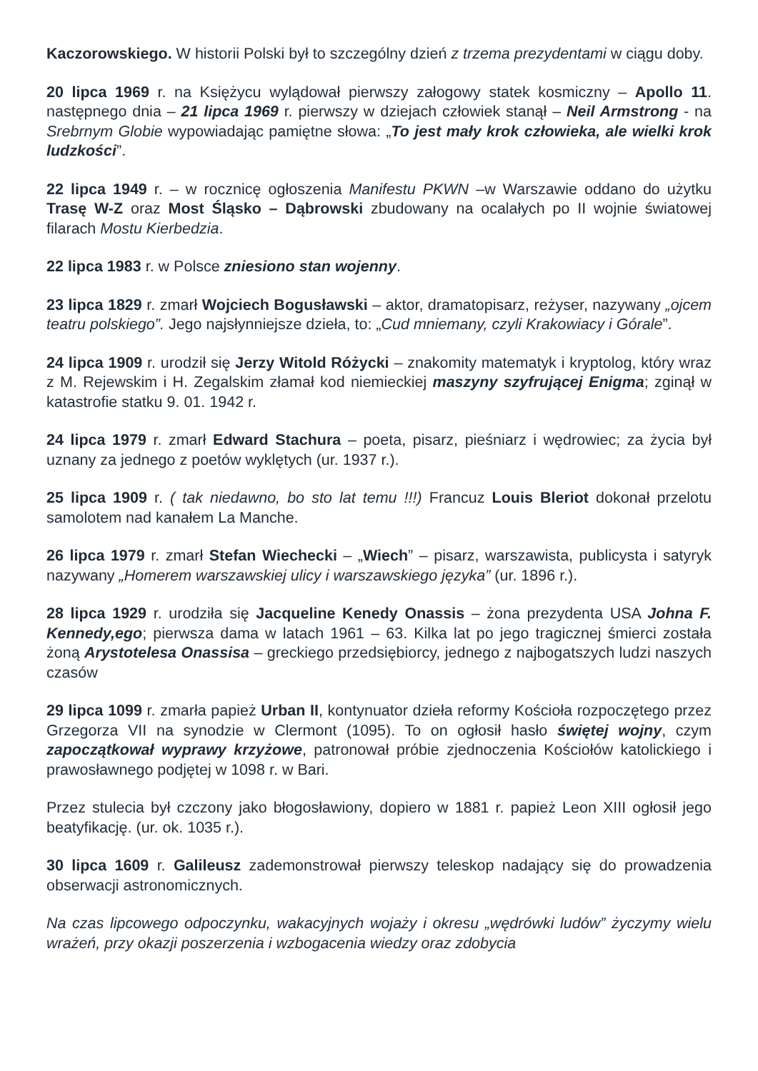Kaczorowskiego. W historii Polski był to szczególny dzień z trzema prezydentami w ciągu doby.
20 lipca 1969 r. na Księżycu wylądował pierwszy załogowy statek kosmiczny – Apollo 11. następnego dnia – 21 lipca 1969 r. pierwszy w dziejach człowiek stanął – Neil Armstrong - na Srebrnym Globie wypowiadając pamiętne słowa: „To jest mały krok człowieka, ale wielki krok ludzkości”.
22 lipca 1949 r. – w rocznicę ogłoszenia Manifestu PKWN –w Warszawie oddano do użytku Trasę W-Z oraz Most Śląsko – Dąbrowski zbudowany na ocalałych po II wojnie światowej filarach Mostu Kierbedzia.
22 lipca 1983 r. w Polsce zniesiono stan wojenny.
23 lipca 1829 r. zmarł Wojciech Bogusławski – aktor, dramatopisarz, reżyser, nazywany „ojcem teatru polskiego”. Jego najsłynniejsze dzieła, to: „Cud mniemany, czyli Krakowiacy i Górale”.
24 lipca 1909 r. urodził się Jerzy Witold Różycki – znakomity matematyk i kryptolog, który wraz z M. Rejewskim i H. Zegalskim złamał kod niemieckiej maszyny szyfrującej Enigma; zginął w katastrofie statku 9. 01. 1942 r.
24 lipca 1979 r. zmarł Edward Stachura – poeta, pisarz, pieśniarz i wędrowiec; za życia był uznany za jednego z poetów wyklętych (ur. 1937 r.).
25 lipca 1909 r. ( tak niedawno, bo sto lat temu !!!) Francuz Louis Bleriot dokonał przelotu samolotem nad kanałem La Manche.
26 lipca 1979 r. zmarł Stefan Wiechecki – „Wiech” – pisarz, warszawista, publicysta i satyryk nazywany „Homerem warszawskiej ulicy i warszawskiego języka” (ur. 1896 r.).
28 lipca 1929 r. urodziła się Jacqueline Kenedy Onassis – żona prezydenta USA Johna F. Kennedy,ego; pierwsza dama w latach 1961 – 63. Kilka lat po jego tragicznej śmierci została żoną Arystotelesa Onassisa – greckiego przedsiębiorcy, jednego z najbogatszych ludzi naszych czasów
29 lipca 1099 r. zmarła papież Urban II, kontynuator dzieła reformy Kościoła rozpoczętego przez Grzegorza VII na synodzie w Clermont (1095). To on ogłosił hasło świętej wojny, czym zapoczątkował wyprawy krzyżowe, patronował próbie zjednoczenia Kościołów katolickiego i prawosławnego podjętej w 1098 r. w Bari.
Przez stulecia był czczony jako błogosławiony, dopiero w 1881 r. papież Leon XIII ogłosił jego beatyfikację. (ur. ok. 1035 r.).
30 lipca 1609 r. Galileusz zademonstrował pierwszy teleskop nadający się do prowadzenia obserwacji astronomicznych.
Na czas lipcowego odpoczynku, wakacyjnych wojaży i okresu „wędrówki ludów” życzymy wielu wrażeń, przy okazji poszerzenia i wzbogacenia wiedzy oraz zdobycia